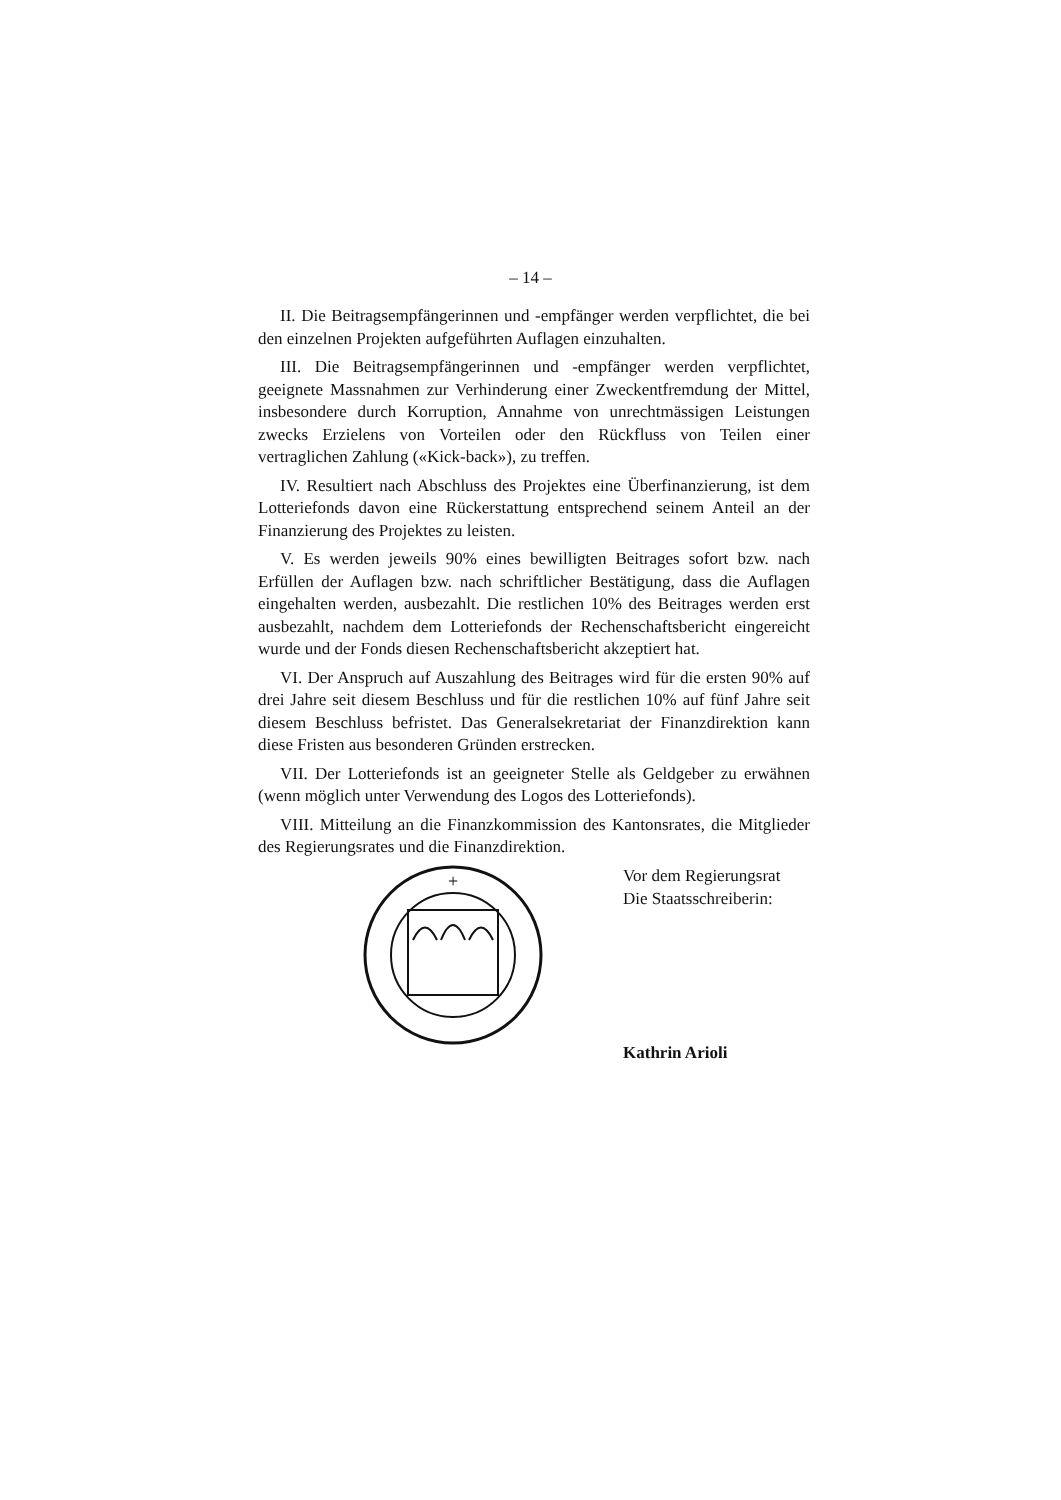– 14 –
II. Die Beitragsempfängerinnen und -empfänger werden verpflichtet, die bei den einzelnen Projekten aufgeführten Auflagen einzuhalten.
III. Die Beitragsempfängerinnen und -empfänger werden verpflichtet, geeignete Massnahmen zur Verhinderung einer Zweckentfremdung der Mittel, insbesondere durch Korruption, Annahme von unrechtmässigen Leistungen zwecks Erzielens von Vorteilen oder den Rückfluss von Teilen einer vertraglichen Zahlung («Kick-back»), zu treffen.
IV. Resultiert nach Abschluss des Projektes eine Überfinanzierung, ist dem Lotteriefonds davon eine Rückerstattung entsprechend seinem Anteil an der Finanzierung des Projektes zu leisten.
V. Es werden jeweils 90% eines bewilligten Beitrages sofort bzw. nach Erfüllen der Auflagen bzw. nach schriftlicher Bestätigung, dass die Auflagen eingehalten werden, ausbezahlt. Die restlichen 10% des Beitrages werden erst ausbezahlt, nachdem dem Lotteriefonds der Rechenschaftsbericht eingereicht wurde und der Fonds diesen Rechenschaftsbericht akzeptiert hat.
VI. Der Anspruch auf Auszahlung des Beitrages wird für die ersten 90% auf drei Jahre seit diesem Beschluss und für die restlichen 10% auf fünf Jahre seit diesem Beschluss befristet. Das Generalsekretariat der Finanzdirektion kann diese Fristen aus besonderen Gründen erstrecken.
VII. Der Lotteriefonds ist an geeigneter Stelle als Geldgeber zu erwähnen (wenn möglich unter Verwendung des Logos des Lotteriefonds).
VIII. Mitteilung an die Finanzkommission des Kantonsrates, die Mitglieder des Regierungsrates und die Finanzdirektion.
+
Vor dem Regierungsrat
Die Staatsschreiberin:
Kathrin Arioli